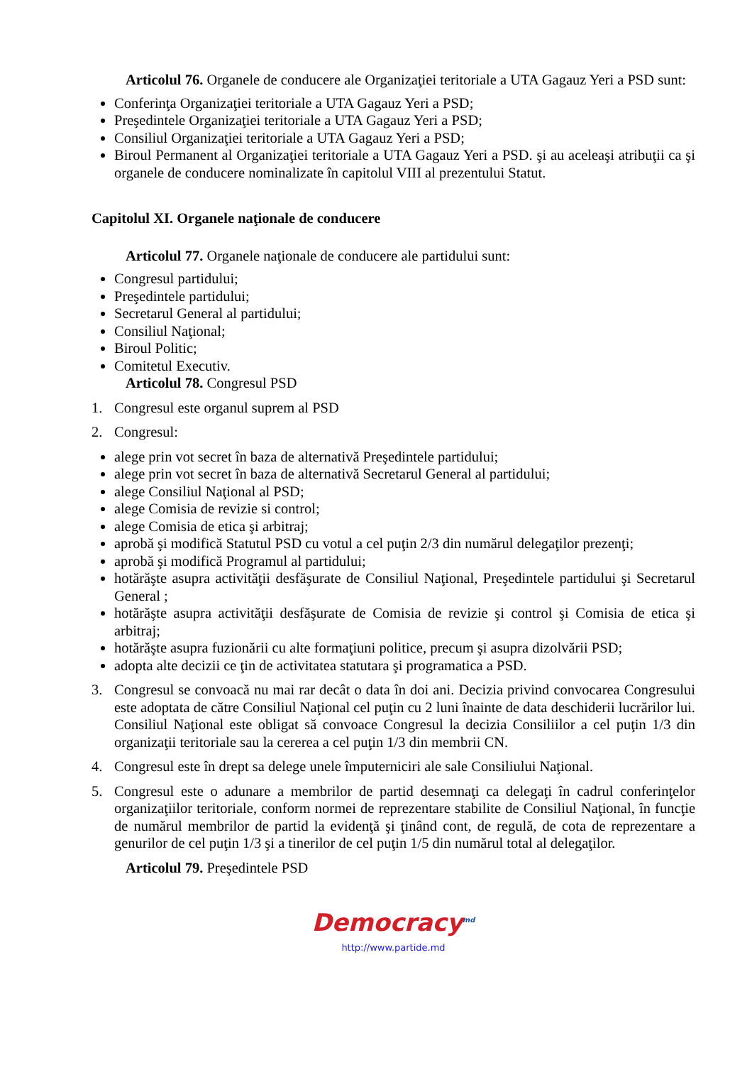Articolul 76. Organele de conducere ale Organizaţiei teritoriale a UTA Gagauz Yeri a PSD sunt:
Conferinţa Organizaţiei teritoriale a UTA Gagauz Yeri a PSD;
Preşedintele Organizaţiei teritoriale a UTA Gagauz Yeri a PSD;
Consiliul Organizaţiei teritoriale a UTA Gagauz Yeri a PSD;
Biroul Permanent al Organizaţiei teritoriale a UTA Gagauz Yeri a PSD. şi au aceleaşi atribuţii ca şi organele de conducere nominalizate în capitolul VIII al prezentului Statut.
Capitolul XI. Organele naţionale de conducere
Articolul 77. Organele naţionale de conducere ale partidului sunt:
Congresul partidului;
Preşedintele partidului;
Secretarul General al partidului;
Consiliul Naţional;
Biroul Politic;
Comitetul Executiv.
Articolul 78. Congresul PSD
1. Congresul este organul suprem al PSD
2. Congresul:
alege prin vot secret în baza de alternativă Preşedintele partidului;
alege prin vot secret în baza de alternativă Secretarul General al partidului;
alege Consiliul Naţional al PSD;
alege Comisia de revizie si control;
alege Comisia de etica şi arbitraj;
aprobă şi modifică Statutul PSD cu votul a cel puţin 2/3 din numărul delegaţilor prezenţi;
aprobă şi modifică Programul al partidului;
hotărăşte asupra activităţii desfăşurate de Consiliul Naţional, Preşedintele partidului şi Secretarul General ;
hotărăşte asupra activităţii desfăşurate de Comisia de revizie şi control şi Comisia de etica şi arbitraj;
hotărăşte asupra fuzionării cu alte formaţiuni politice, precum şi asupra dizolvării PSD;
adopta alte decizii ce ţin de activitatea statutara şi programatica a PSD.
3. Congresul se convoacă nu mai rar decât o data în doi ani. Decizia privind convocarea Congresului este adoptata de către Consiliul Naţional cel puţin cu 2 luni înainte de data deschiderii lucrărilor lui. Consiliul Naţional este obligat să convoace Congresul la decizia Consiliilor a cel puţin 1/3 din organizaţii teritoriale sau la cererea a cel puţin 1/3 din membrii CN.
4. Congresul este în drept sa delege unele împuterniciri ale sale Consiliului Naţional.
5. Congresul este o adunare a membrilor de partid desemnaţi ca delegaţi în cadrul conferinţelor organizaţiilor teritoriale, conform normei de reprezentare stabilite de Consiliul Naţional, în funcţie de numărul membrilor de partid la evidenţă şi ţinând cont, de regulă, de cota de reprezentare a genurilor de cel puţin 1/3 şi a tinerilor de cel puţin 1/5 din numărul total al delegaţilor.
Articolul 79. Preşedintele PSD
Democracy<sup>md</sup>
http://www.partide.md